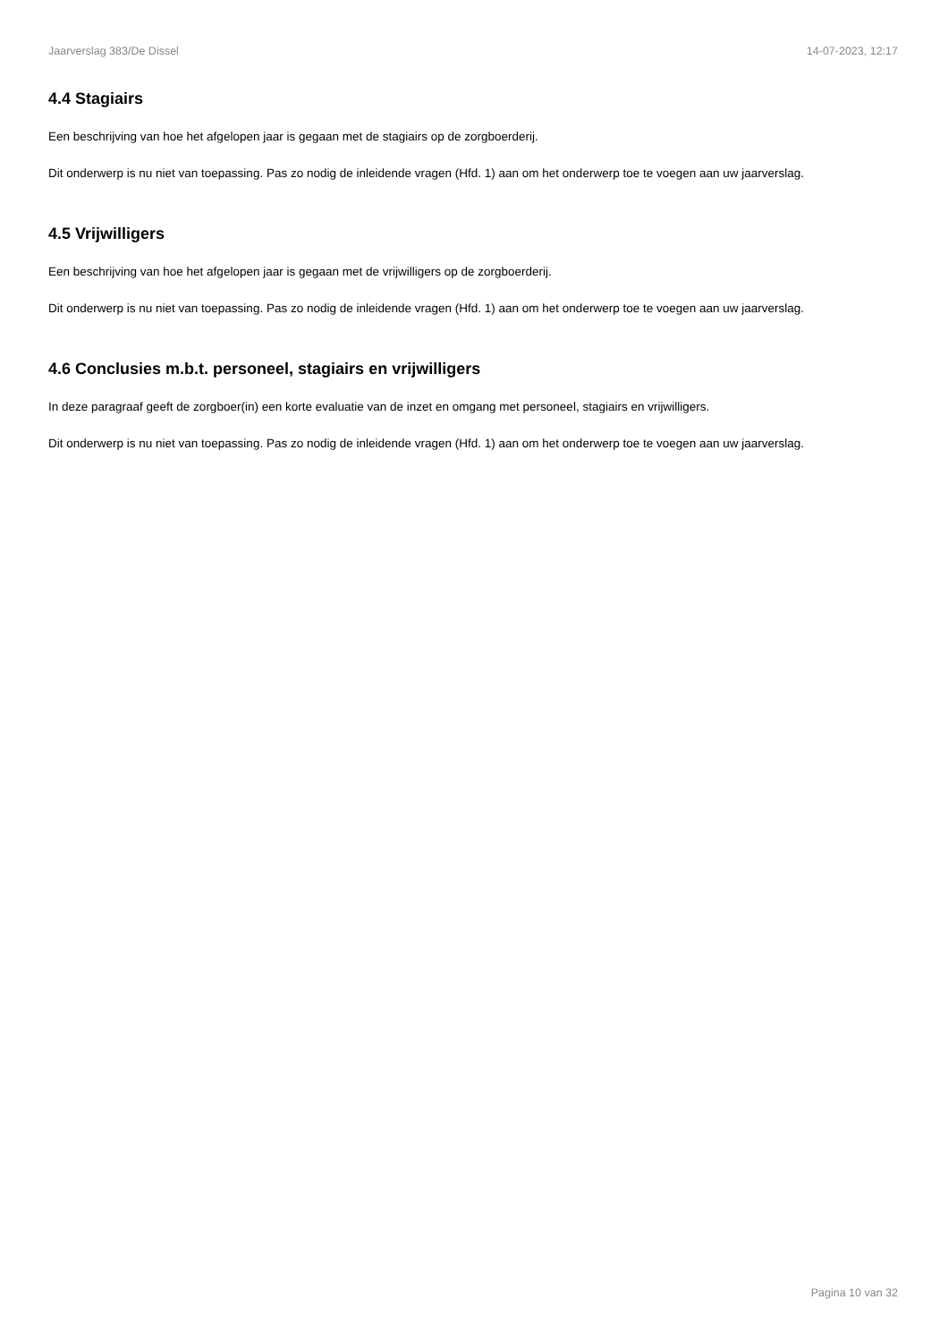Jaarverslag 383/De Dissel 14-07-2023, 12:17
4.4 Stagiairs
Een beschrijving van hoe het afgelopen jaar is gegaan met de stagiairs op de zorgboerderij.
Dit onderwerp is nu niet van toepassing. Pas zo nodig de inleidende vragen (Hfd. 1) aan om het onderwerp toe te voegen aan uw jaarverslag.
4.5 Vrijwilligers
Een beschrijving van hoe het afgelopen jaar is gegaan met de vrijwilligers op de zorgboerderij.
Dit onderwerp is nu niet van toepassing. Pas zo nodig de inleidende vragen (Hfd. 1) aan om het onderwerp toe te voegen aan uw jaarverslag.
4.6 Conclusies m.b.t. personeel, stagiairs en vrijwilligers
In deze paragraaf geeft de zorgboer(in) een korte evaluatie van de inzet en omgang met personeel, stagiairs en vrijwilligers.
Dit onderwerp is nu niet van toepassing. Pas zo nodig de inleidende vragen (Hfd. 1) aan om het onderwerp toe te voegen aan uw jaarverslag.
Pagina 10 van 32